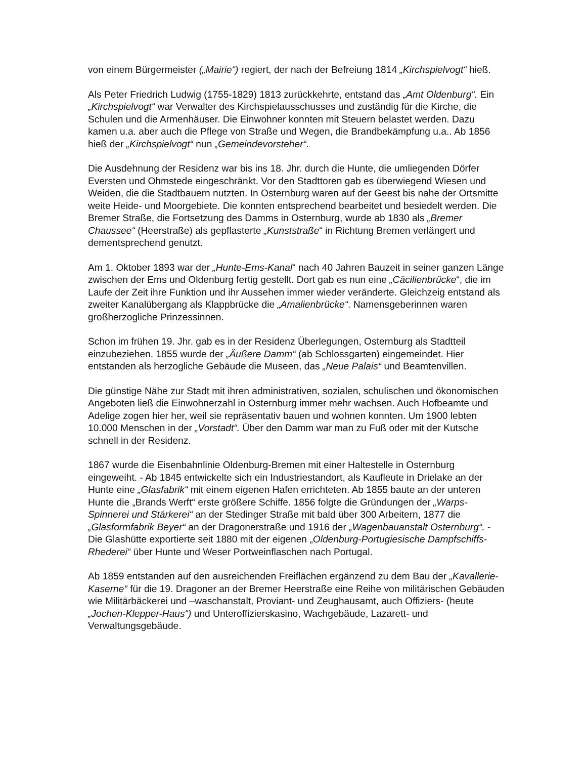von einem Bürgermeister („Mairie“) regiert, der nach der Befreiung 1814 „Kirchspielvogt“ hieß.
Als Peter Friedrich Ludwig (1755-1829) 1813 zurückkehrte, entstand das „Amt Oldenburg“. Ein „Kirchspielvogt“ war Verwalter des Kirchspielausschusses und zuständig für die Kirche, die Schulen und die Armenhäuser. Die Einwohner konnten mit Steuern belastet werden. Dazu kamen u.a. aber auch die Pflege von Straße und Wegen, die Brandbekämpfung u.a.. Ab 1856 hieß der „Kirchspielvogt“ nun „Gemeindevorsteher“.
Die Ausdehnung der Residenz war bis ins 18. Jhr. durch die Hunte, die umliegenden Dörfer Eversten und Ohmstede eingeschränkt. Vor den Stadttoren gab es überwiegend Wiesen und Weiden, die die Stadtbauern nutzten. In Osternburg waren auf der Geest bis nahe der Ortsmitte weite Heide- und Moorgebiete. Die konnten entsprechend bearbeitet und besiedelt werden. Die Bremer Straße, die Fortsetzung des Damms in Osternburg, wurde ab 1830 als „Bremer Chaussee“ (Heerstraße) als gepflasterte „Kunststraße“ in Richtung Bremen verlängert und dementsprechend genutzt.
Am 1. Oktober 1893 war der „Hunte-Ems-Kanal“ nach 40 Jahren Bauzeit in seiner ganzen Länge zwischen der Ems und Oldenburg fertig gestellt. Dort gab es nun eine „Cäcilienbrücke“, die im Laufe der Zeit ihre Funktion und ihr Aussehen immer wieder veränderte. Gleichzeig entstand als zweiter Kanalübergang als Klappbrücke die „Amalienbrücke“. Namensgeberinnen waren großherzogliche Prinzessinnen.
Schon im frühen 19. Jhr. gab es in der Residenz Überlegungen, Osternburg als Stadtteil einzubeziehen. 1855 wurde der „Äußere Damm“ (ab Schlossgarten) eingemeindet. Hier entstanden als herzogliche Gebäude die Museen, das „Neue Palais“ und Beamtenvillen.
Die günstige Nähe zur Stadt mit ihren administrativen, sozialen, schulischen und ökonomischen Angeboten ließ die Einwohnerzahl in Osternburg immer mehr wachsen. Auch Hofbeamte und Adelige zogen hier her, weil sie repräsentativ bauen und wohnen konnten. Um 1900 lebten 10.000 Menschen in der „Vorstadt“. Über den Damm war man zu Fuß oder mit der Kutsche schnell in der Residenz.
1867 wurde die Eisenbahnlinie Oldenburg-Bremen mit einer Haltestelle in Osternburg eingeweiht. - Ab 1845 entwickelte sich ein Industriestandort, als Kaufleute in Drielake an der Hunte eine „Glasfabrik“ mit einem eigenen Hafen errichteten. Ab 1855 baute an der unteren Hunte die „Brands Werft“ erste größere Schiffe. 1856 folgte die Gründungen der „Warps-Spinnerei und Stärkerei“ an der Stedinger Straße mit bald über 300 Arbeitern, 1877 die „Glasformfabrik Beyer“ an der Dragonerstraße und 1916 der „Wagenbauanstalt Osternburg“. - Die Glashütte exportierte seit 1880 mit der eigenen „Oldenburg-Portugiesische Dampfschiffs-Rhederei“ über Hunte und Weser Portweinflaschen nach Portugal.
Ab 1859 entstanden auf den ausreichenden Freiflächen ergänzend zu dem Bau der „Kavallerie-Kaserne“ für die 19. Dragoner an der Bremer Heerstraße eine Reihe von militärischen Gebäuden wie Militärbäckerei und –waschanstalt, Proviant- und Zeughausamt, auch Offiziers- (heute „Jochen-Klepper-Haus“) und Unteroffizierskasino, Wachgebäude, Lazarett- und Verwaltungsgebäude.